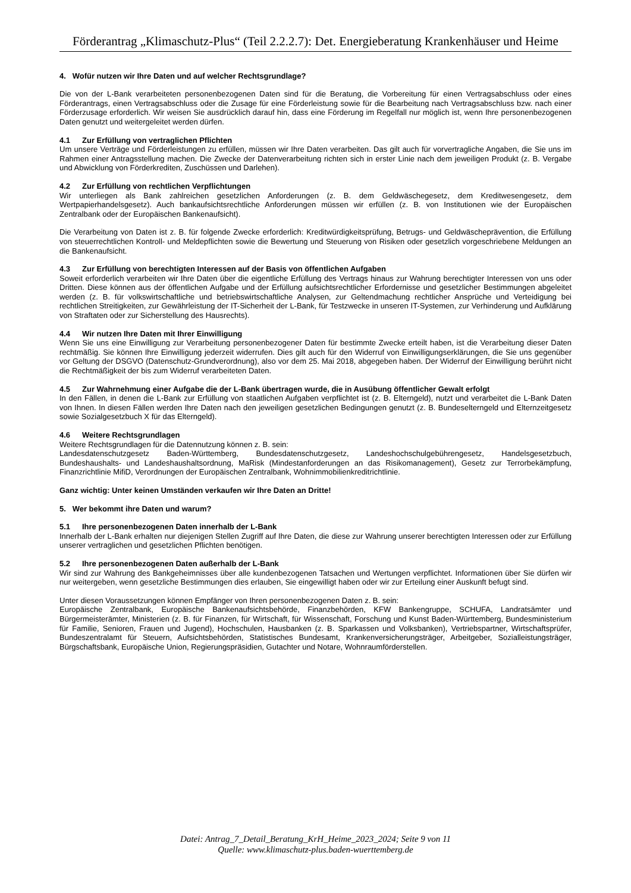Förderantrag „Klimaschutz-Plus“ (Teil 2.2.2.7): Det. Energieberatung Krankenhäuser und Heime
4. Wofür nutzen wir Ihre Daten und auf welcher Rechtsgrundlage?
Die von der L-Bank verarbeiteten personenbezogenen Daten sind für die Beratung, die Vorbereitung für einen Vertragsabschluss oder eines Förderantrags, einen Vertragsabschluss oder die Zusage für eine Förderleistung sowie für die Bearbeitung nach Vertragsabschluss bzw. nach einer Förderzusage erforderlich. Wir weisen Sie ausdrücklich darauf hin, dass eine Förderung im Regelfall nur möglich ist, wenn Ihre personenbezogenen Daten genutzt und weitergeleitet werden dürfen.
4.1 Zur Erfüllung von vertraglichen Pflichten
Um unsere Verträge und Förderleistungen zu erfüllen, müssen wir Ihre Daten verarbeiten. Das gilt auch für vorvertragliche Angaben, die Sie uns im Rahmen einer Antragsstellung machen. Die Zwecke der Datenverarbeitung richten sich in erster Linie nach dem jeweiligen Produkt (z. B. Vergabe und Abwicklung von Förderkrediten, Zuschüssen und Darlehen).
4.2 Zur Erfüllung von rechtlichen Verpflichtungen
Wir unterliegen als Bank zahlreichen gesetzlichen Anforderungen (z. B. dem Geldwäschegesetz, dem Kreditwesengesetz, dem Wertpapierhandelsgesetz). Auch bankaufsichtsrechtliche Anforderungen müssen wir erfüllen (z. B. von Institutionen wie der Europäischen Zentralbank oder der Europäischen Bankenaufsicht).
Die Verarbeitung von Daten ist z. B. für folgende Zwecke erforderlich: Kreditwürdigkeitsprüfung, Betrugs- und Geldwäscheprävention, die Erfüllung von steuerrechtlichen Kontroll- und Meldepflichten sowie die Bewertung und Steuerung von Risiken oder gesetzlich vorgeschriebene Meldungen an die Bankenaufsicht.
4.3 Zur Erfüllung von berechtigten Interessen auf der Basis von öffentlichen Aufgaben
Soweit erforderlich verarbeiten wir Ihre Daten über die eigentliche Erfüllung des Vertrags hinaus zur Wahrung berechtigter Interessen von uns oder Dritten. Diese können aus der öffentlichen Aufgabe und der Erfüllung aufsichtsrechtlicher Erfordernisse und gesetzlicher Bestimmungen abgeleitet werden (z. B. für volkswirtschaftliche und betriebswirtschaftliche Analysen, zur Geltendmachung rechtlicher Ansprüche und Verteidigung bei rechtlichen Streitigkeiten, zur Gewährleistung der IT-Sicherheit der L-Bank, für Testzwecke in unseren IT-Systemen, zur Verhinderung und Aufklärung von Straftaten oder zur Sicherstellung des Hausrechts).
4.4 Wir nutzen Ihre Daten mit Ihrer Einwilligung
Wenn Sie uns eine Einwilligung zur Verarbeitung personenbezogener Daten für bestimmte Zwecke erteilt haben, ist die Verarbeitung dieser Daten rechtmäßig. Sie können Ihre Einwilligung jederzeit widerrufen. Dies gilt auch für den Widerruf von Einwilligungserklärungen, die Sie uns gegenüber vor Geltung der DSGVO (Datenschutz-Grundverordnung), also vor dem 25. Mai 2018, abgegeben haben. Der Widerruf der Einwilligung berührt nicht die Rechtmäßigkeit der bis zum Widerruf verarbeiteten Daten.
4.5 Zur Wahrnehmung einer Aufgabe die der L-Bank übertragen wurde, die in Ausübung öffentlicher Gewalt erfolgt
In den Fällen, in denen die L-Bank zur Erfüllung von staatlichen Aufgaben verpflichtet ist (z. B. Elterngeld), nutzt und verarbeitet die L-Bank Daten von Ihnen. In diesen Fällen werden Ihre Daten nach den jeweiligen gesetzlichen Bedingungen genutzt (z. B. Bundeselterngeld und Elternzeitgesetz sowie Sozialgesetzbuch X für das Elterngeld).
4.6 Weitere Rechtsgrundlagen
Weitere Rechtsgrundlagen für die Datennutzung können z. B. sein:
Landesdatenschutzgesetz Baden-Württemberg, Bundesdatenschutzgesetz, Landeshochschulgebührengesetz, Handelsgesetzbuch, Bundeshaushalts- und Landeshaushaltsordnung, MaRisk (Mindestanforderungen an das Risikomanagement), Gesetz zur Terrorbekämpfung, Finanzrichtlinie MifiD, Verordnungen der Europäischen Zentralbank, Wohnimmobilienkreditrichtlinie.
Ganz wichtig: Unter keinen Umständen verkaufen wir Ihre Daten an Dritte!
5. Wer bekommt ihre Daten und warum?
5.1 Ihre personenbezogenen Daten innerhalb der L-Bank
Innerhalb der L-Bank erhalten nur diejenigen Stellen Zugriff auf Ihre Daten, die diese zur Wahrung unserer berechtigten Interessen oder zur Erfüllung unserer vertraglichen und gesetzlichen Pflichten benötigen.
5.2 Ihre personenbezogenen Daten außerhalb der L-Bank
Wir sind zur Wahrung des Bankgeheimnisses über alle kundenbezogenen Tatsachen und Wertungen verpflichtet. Informationen über Sie dürfen wir nur weitergeben, wenn gesetzliche Bestimmungen dies erlauben, Sie eingewilligt haben oder wir zur Erteilung einer Auskunft befugt sind.
Unter diesen Voraussetzungen können Empfänger von Ihren personenbezogenen Daten z. B. sein:
Europäische Zentralbank, Europäische Bankenaufsichtsbehörde, Finanzbehörden, KFW Bankengruppe, SCHUFA, Landratsämter und Bürgermeisterämter, Ministerien (z. B. für Finanzen, für Wirtschaft, für Wissenschaft, Forschung und Kunst Baden-Württemberg, Bundesministerium für Familie, Senioren, Frauen und Jugend), Hochschulen, Hausbanken (z. B. Sparkassen und Volksbanken), Vertriebspartner, Wirtschaftsprüfer, Bundeszentralamt für Steuern, Aufsichtsbehörden, Statistisches Bundesamt, Krankenversicherungsträger, Arbeitgeber, Sozialleistungsträger, Bürgschaftsbank, Europäische Union, Regierungspräsidien, Gutachter und Notare, Wohnraumförderstellen.
Datei: Antrag_7_Detail_Beratung_KrH_Heime_2023_2024; Seite 9 von 11
Quelle: www.klimaschutz-plus.baden-wuerttemberg.de